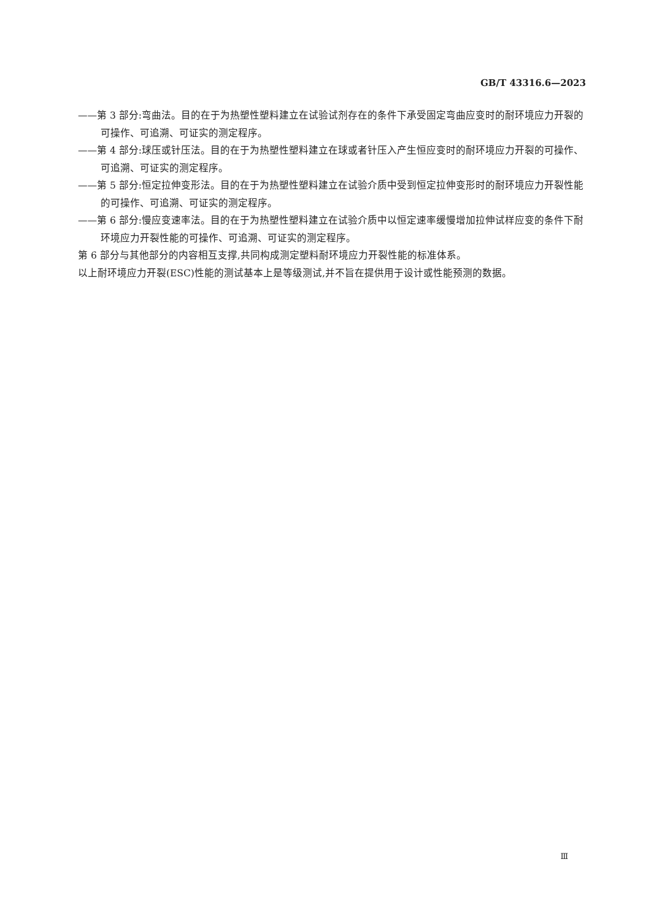GB/T 43316.6—2023
——第 3 部分:弯曲法。目的在于为热塑性塑料建立在试验试剂存在的条件下承受固定弯曲应变时的耐环境应力开裂的可操作、可追溯、可证实的测定程序。
——第 4 部分:球压或针压法。目的在于为热塑性塑料建立在球或者针压入产生恒应变时的耐环境应力开裂的可操作、可追溯、可证实的测定程序。
——第 5 部分:恒定拉伸变形法。目的在于为热塑性塑料建立在试验介质中受到恒定拉伸变形时的耐环境应力开裂性能的可操作、可追溯、可证实的测定程序。
——第 6 部分:慢应变速率法。目的在于为热塑性塑料建立在试验介质中以恒定速率缓慢增加拉伸试样应变的条件下耐环境应力开裂性能的可操作、可追溯、可证实的测定程序。
第 6 部分与其他部分的内容相互支撑,共同构成测定塑料耐环境应力开裂性能的标准体系。
以上耐环境应力开裂(ESC)性能的测试基本上是等级测试,并不旨在提供用于设计或性能预测的数据。
Ⅲ